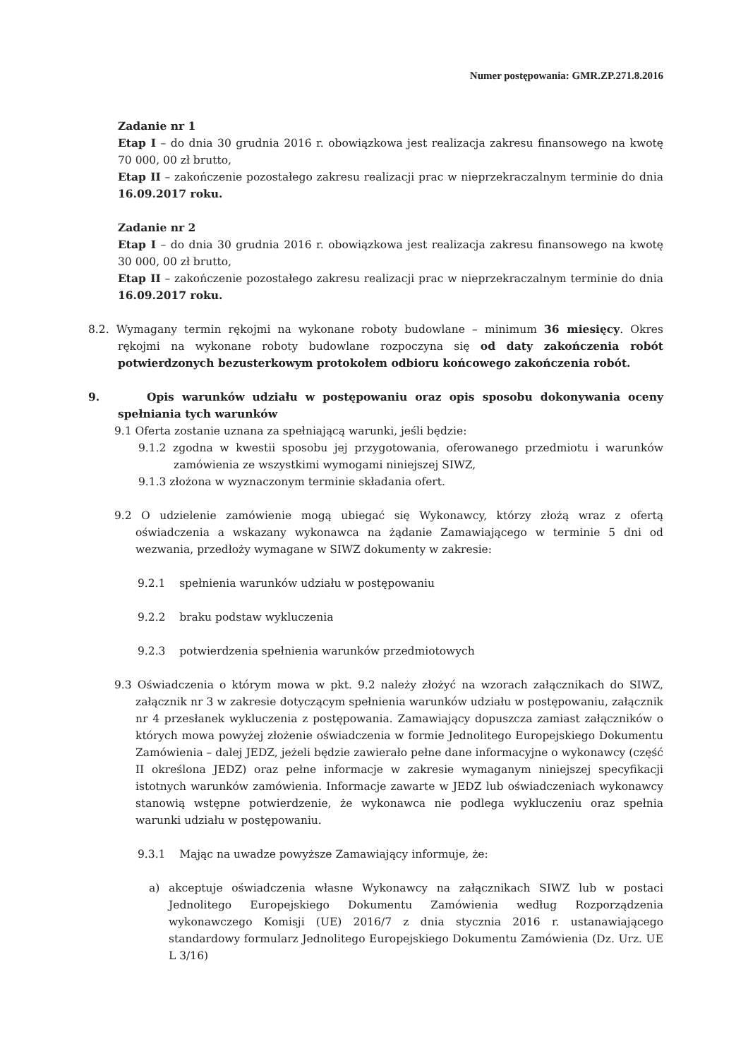Numer postępowania: GMR.ZP.271.8.2016
Zadanie nr 1
Etap I – do dnia 30 grudnia 2016 r. obowiązkowa jest realizacja zakresu finansowego na kwotę 70 000, 00 zł brutto,
Etap II – zakończenie pozostałego zakresu realizacji prac w nieprzekraczalnym terminie do dnia 16.09.2017 roku.
Zadanie nr 2
Etap I – do dnia 30 grudnia 2016 r. obowiązkowa jest realizacja zakresu finansowego na kwotę 30 000, 00 zł brutto,
Etap II – zakończenie pozostałego zakresu realizacji prac w nieprzekraczalnym terminie do dnia 16.09.2017 roku.
8.2. Wymagany termin rękojmi na wykonane roboty budowlane – minimum 36 miesięcy. Okres rękojmi na wykonane roboty budowlane rozpoczyna się od daty zakończenia robót potwierdzonych bezusterkowym protokołem odbioru końcowego zakończenia robót.
9. Opis warunków udziału w postępowaniu oraz opis sposobu dokonywania oceny spełniania tych warunków
9.1 Oferta zostanie uznana za spełniającą warunki, jeśli będzie:
9.1.2 zgodna w kwestii sposobu jej przygotowania, oferowanego przedmiotu i warunków zamówienia ze wszystkimi wymogami niniejszej SIWZ,
9.1.3 złożona w wyznaczonym terminie składania ofert.
9.2 O udzielenie zamówienie mogą ubiegać się Wykonawcy, którzy złożą wraz z ofertą oświadczenia a wskazany wykonawca na żądanie Zamawiającego w terminie 5 dni od wezwania, przedłoży wymagane w SIWZ dokumenty w zakresie:
9.2.1 spełnienia warunków udziału w postępowaniu
9.2.2 braku podstaw wykluczenia
9.2.3 potwierdzenia spełnienia warunków przedmiotowych
9.3 Oświadczenia o którym mowa w pkt. 9.2 należy złożyć na wzorach załącznikach do SIWZ, załącznik nr 3 w zakresie dotyczącym spełnienia warunków udziału w postępowaniu, załącznik nr 4 przesłanek wykluczenia z postępowania. Zamawiający dopuszcza zamiast załączników o których mowa powyżej złożenie oświadczenia w formie Jednolitego Europejskiego Dokumentu Zamówienia – dalej JEDZ, jeżeli będzie zawierało pełne dane informacyjne o wykonawcy (część II określona JEDZ) oraz pełne informacje w zakresie wymaganym niniejszej specyfikacji istotnych warunków zamówienia. Informacje zawarte w JEDZ lub oświadczeniach wykonawcy stanowią wstępne potwierdzenie, że wykonawca nie podlega wykluczeniu oraz spełnia warunki udziału w postępowaniu.
9.3.1 Mając na uwadze powyższe Zamawiający informuje, że:
a) akceptuje oświadczenia własne Wykonawcy na załącznikach SIWZ lub w postaci Jednolitego Europejskiego Dokumentu Zamówienia według Rozporządzenia wykonawczego Komisji (UE) 2016/7 z dnia stycznia 2016 r. ustanawiającego standardowy formularz Jednolitego Europejskiego Dokumentu Zamówienia (Dz. Urz. UE L 3/16)